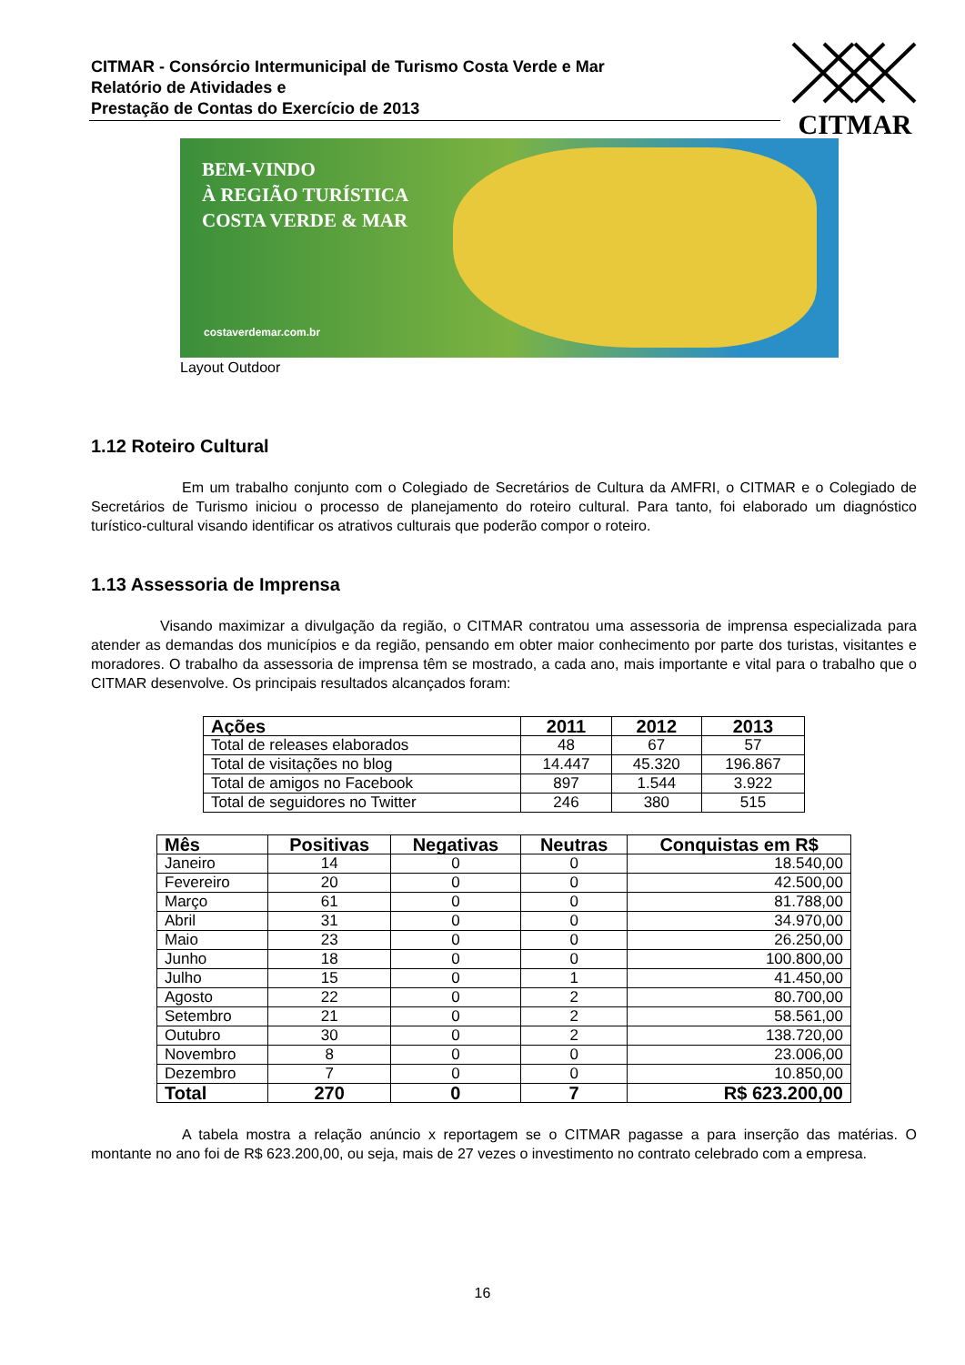CITMAR - Consórcio Intermunicipal de Turismo Costa Verde e Mar
Relatório de Atividades e
Prestação de Contas do Exercício de 2013
CITMAR
BEM-VINDO
À REGIÃO TURÍSTICA
COSTA VERDE & MAR
costaverdemar.com.br
Layout Outdoor
1.12 Roteiro Cultural
Em um trabalho conjunto com o Colegiado de Secretários de Cultura da AMFRI, o CITMAR e o Colegiado de Secretários de Turismo iniciou o processo de planejamento do roteiro cultural. Para tanto, foi elaborado um diagnóstico turístico-cultural visando identificar os atrativos culturais que poderão compor o roteiro.
1.13 Assessoria de Imprensa
Visando maximizar a divulgação da região, o CITMAR contratou uma assessoria de imprensa especializada para atender as demandas dos municípios e da região, pensando em obter maior conhecimento por parte dos turistas, visitantes e moradores. O trabalho da assessoria de imprensa têm se mostrado, a cada ano, mais importante e vital para o trabalho que o CITMAR desenvolve. Os principais resultados alcançados foram:
| Ações | 2011 | 2012 | 2013 |
| --- | --- | --- | --- |
| Total de releases elaborados | 48 | 67 | 57 |
| Total de visitações no blog | 14.447 | 45.320 | 196.867 |
| Total de amigos no Facebook | 897 | 1.544 | 3.922 |
| Total de seguidores no Twitter | 246 | 380 | 515 |
| Mês | Positivas | Negativas | Neutras | Conquistas em R$ |
| --- | --- | --- | --- | --- |
| Janeiro | 14 | 0 | 0 | 18.540,00 |
| Fevereiro | 20 | 0 | 0 | 42.500,00 |
| Março | 61 | 0 | 0 | 81.788,00 |
| Abril | 31 | 0 | 0 | 34.970,00 |
| Maio | 23 | 0 | 0 | 26.250,00 |
| Junho | 18 | 0 | 0 | 100.800,00 |
| Julho | 15 | 0 | 1 | 41.450,00 |
| Agosto | 22 | 0 | 2 | 80.700,00 |
| Setembro | 21 | 0 | 2 | 58.561,00 |
| Outubro | 30 | 0 | 2 | 138.720,00 |
| Novembro | 8 | 0 | 0 | 23.006,00 |
| Dezembro | 7 | 0 | 0 | 10.850,00 |
| Total | 270 | 0 | 7 | R$ 623.200,00 |
A tabela mostra a relação anúncio x reportagem se o CITMAR pagasse a para inserção das matérias. O montante no ano foi de R$ 623.200,00, ou seja, mais de 27 vezes o investimento no contrato celebrado com a empresa.
16